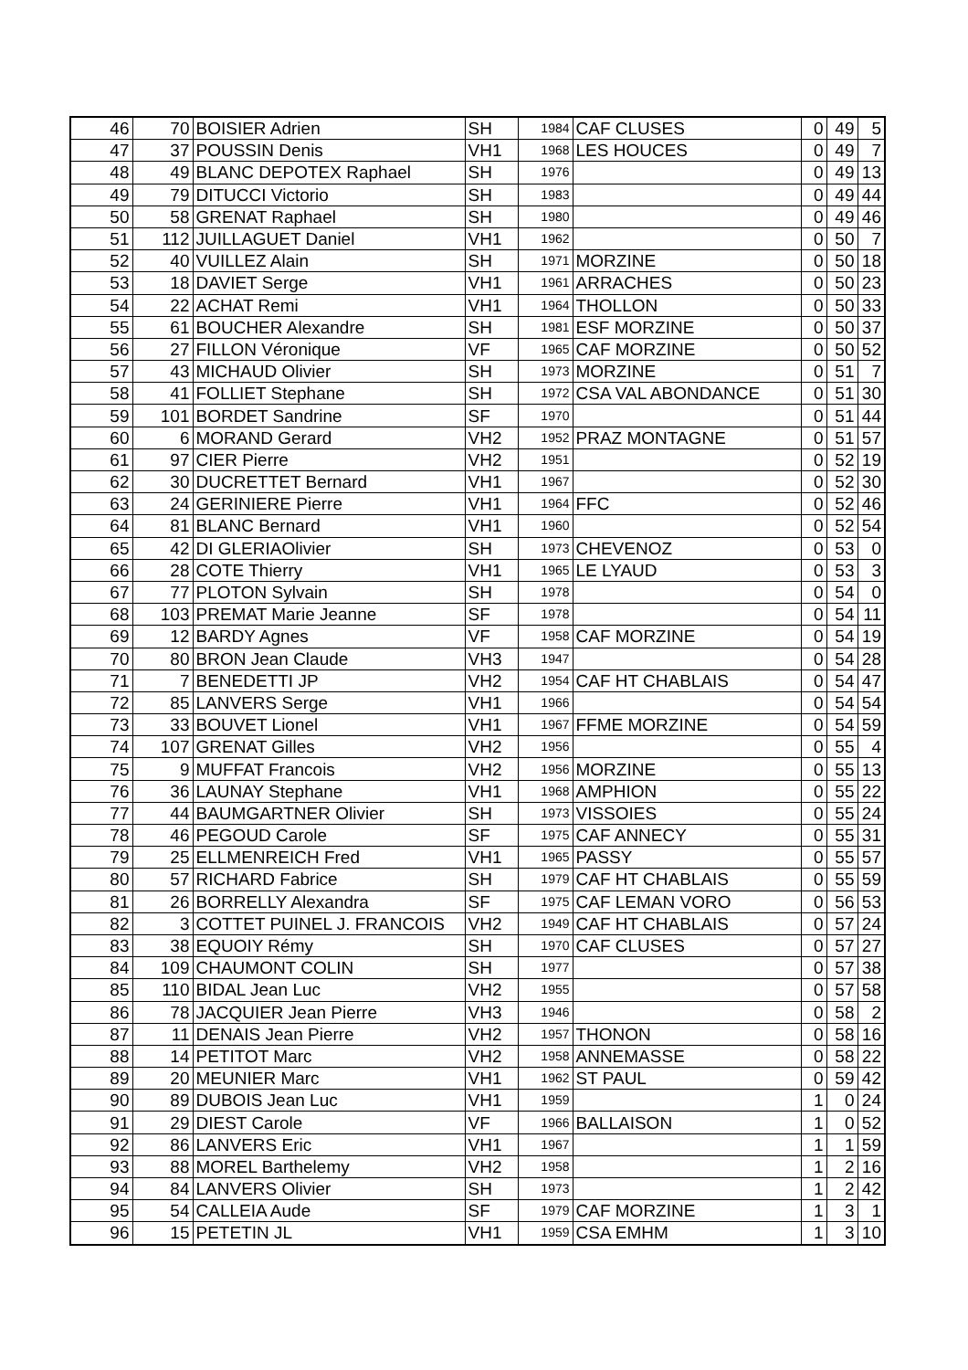| 46 | 70 | BOISIER Adrien | SH | 1984 | CAF CLUSES | 0 | 49 | 5 |
| 47 | 37 | POUSSIN Denis | VH1 | 1968 | LES HOUCES | 0 | 49 | 7 |
| 48 | 49 | BLANC DEPOTEX Raphael | SH | 1976 | | 0 | 49 | 13 |
| 49 | 79 | DITUCCI Victorio | SH | 1983 | | 0 | 49 | 44 |
| 50 | 58 | GRENAT Raphael | SH | 1980 | | 0 | 49 | 46 |
| 51 | 112 | JUILLAGUET Daniel | VH1 | 1962 | | 0 | 50 | 7 |
| 52 | 40 | VUILLEZ Alain | SH | 1971 | MORZINE | 0 | 50 | 18 |
| 53 | 18 | DAVIET Serge | VH1 | 1961 | ARRACHES | 0 | 50 | 23 |
| 54 | 22 | ACHAT Remi | VH1 | 1964 | THOLLON | 0 | 50 | 33 |
| 55 | 61 | BOUCHER Alexandre | SH | 1981 | ESF MORZINE | 0 | 50 | 37 |
| 56 | 27 | FILLON Véronique | VF | 1965 | CAF MORZINE | 0 | 50 | 52 |
| 57 | 43 | MICHAUD Olivier | SH | 1973 | MORZINE | 0 | 51 | 7 |
| 58 | 41 | FOLLIET Stephane | SH | 1972 | CSA VAL ABONDANCE | 0 | 51 | 30 |
| 59 | 101 | BORDET Sandrine | SF | 1970 | | 0 | 51 | 44 |
| 60 | 6 | MORAND Gerard | VH2 | 1952 | PRAZ MONTAGNE | 0 | 51 | 57 |
| 61 | 97 | CIER Pierre | VH2 | 1951 | | 0 | 52 | 19 |
| 62 | 30 | DUCRETTET Bernard | VH1 | 1967 | | 0 | 52 | 30 |
| 63 | 24 | GERINIERE Pierre | VH1 | 1964 | FFC | 0 | 52 | 46 |
| 64 | 81 | BLANC Bernard | VH1 | 1960 | | 0 | 52 | 54 |
| 65 | 42 | DI GLERIAOlivier | SH | 1973 | CHEVENOZ | 0 | 53 | 0 |
| 66 | 28 | COTE Thierry | VH1 | 1965 | LE LYAUD | 0 | 53 | 3 |
| 67 | 77 | PLOTON Sylvain | SH | 1978 | | 0 | 54 | 0 |
| 68 | 103 | PREMAT Marie Jeanne | SF | 1978 | | 0 | 54 | 11 |
| 69 | 12 | BARDY Agnes | VF | 1958 | CAF MORZINE | 0 | 54 | 19 |
| 70 | 80 | BRON Jean Claude | VH3 | 1947 | | 0 | 54 | 28 |
| 71 | 7 | BENEDETTI JP | VH2 | 1954 | CAF HT CHABLAIS | 0 | 54 | 47 |
| 72 | 85 | LANVERS Serge | VH1 | 1966 | | 0 | 54 | 54 |
| 73 | 33 | BOUVET Lionel | VH1 | 1967 | FFME MORZINE | 0 | 54 | 59 |
| 74 | 107 | GRENAT Gilles | VH2 | 1956 | | 0 | 55 | 4 |
| 75 | 9 | MUFFAT Francois | VH2 | 1956 | MORZINE | 0 | 55 | 13 |
| 76 | 36 | LAUNAY Stephane | VH1 | 1968 | AMPHION | 0 | 55 | 22 |
| 77 | 44 | BAUMGARTNER Olivier | SH | 1973 | VISSOIES | 0 | 55 | 24 |
| 78 | 46 | PEGOUD Carole | SF | 1975 | CAF ANNECY | 0 | 55 | 31 |
| 79 | 25 | ELLMENREICH Fred | VH1 | 1965 | PASSY | 0 | 55 | 57 |
| 80 | 57 | RICHARD Fabrice | SH | 1979 | CAF HT CHABLAIS | 0 | 55 | 59 |
| 81 | 26 | BORRELLY Alexandra | SF | 1975 | CAF LEMAN VORO | 0 | 56 | 53 |
| 82 | 3 | COTTET PUINEL J. FRANCOIS | VH2 | 1949 | CAF HT CHABLAIS | 0 | 57 | 24 |
| 83 | 38 | EQUOIY Rémy | SH | 1970 | CAF CLUSES | 0 | 57 | 27 |
| 84 | 109 | CHAUMONT COLIN | SH | 1977 | | 0 | 57 | 38 |
| 85 | 110 | BIDAL Jean Luc | VH2 | 1955 | | 0 | 57 | 58 |
| 86 | 78 | JACQUIER Jean Pierre | VH3 | 1946 | | 0 | 58 | 2 |
| 87 | 11 | DENAIS Jean Pierre | VH2 | 1957 | THONON | 0 | 58 | 16 |
| 88 | 14 | PETITOT Marc | VH2 | 1958 | ANNEMASSE | 0 | 58 | 22 |
| 89 | 20 | MEUNIER Marc | VH1 | 1962 | ST PAUL | 0 | 59 | 42 |
| 90 | 89 | DUBOIS Jean Luc | VH1 | 1959 | | 1 | 0 | 24 |
| 91 | 29 | DIEST Carole | VF | 1966 | BALLAISON | 1 | 0 | 52 |
| 92 | 86 | LANVERS Eric | VH1 | 1967 | | 1 | 1 | 59 |
| 93 | 88 | MOREL Barthelemy | VH2 | 1958 | | 1 | 2 | 16 |
| 94 | 84 | LANVERS Olivier | SH | 1973 | | 1 | 2 | 42 |
| 95 | 54 | CALLEIA Aude | SF | 1979 | CAF MORZINE | 1 | 3 | 1 |
| 96 | 15 | PETETIN JL | VH1 | 1959 | CSA EMHM | 1 | 3 | 10 |